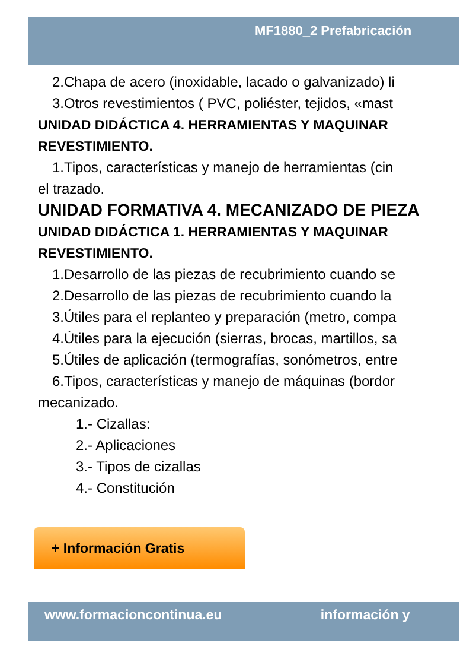MF1880_2 Prefabricación
2.Chapa de acero (inoxidable, lacado o galvanizado) li
3.Otros revestimientos ( PVC, poliéster, tejidos, «mast
UNIDAD DIDÁCTICA 4. HERRAMIENTAS Y MAQUINAR
REVESTIMIENTO.
1.Tipos, características y manejo de herramientas (cin
el trazado.
UNIDAD FORMATIVA 4. MECANIZADO DE PIEZA
UNIDAD DIDÁCTICA 1. HERRAMIENTAS Y MAQUINAR
REVESTIMIENTO.
1.Desarrollo de las piezas de recubrimiento cuando se
2.Desarrollo de las piezas de recubrimiento cuando la
3.Útiles para el replanteo y preparación (metro, compa
4.Útiles para la ejecución (sierras, brocas, martillos, sa
5.Útiles de aplicación (termografías, sonómetros, entre
6.Tipos, características y manejo de máquinas (bordor
mecanizado.
1.- Cizallas:
2.- Aplicaciones
3.- Tipos de cizallas
4.- Constitución
+ Información Gratis
www.formacioncontinua.eu información y